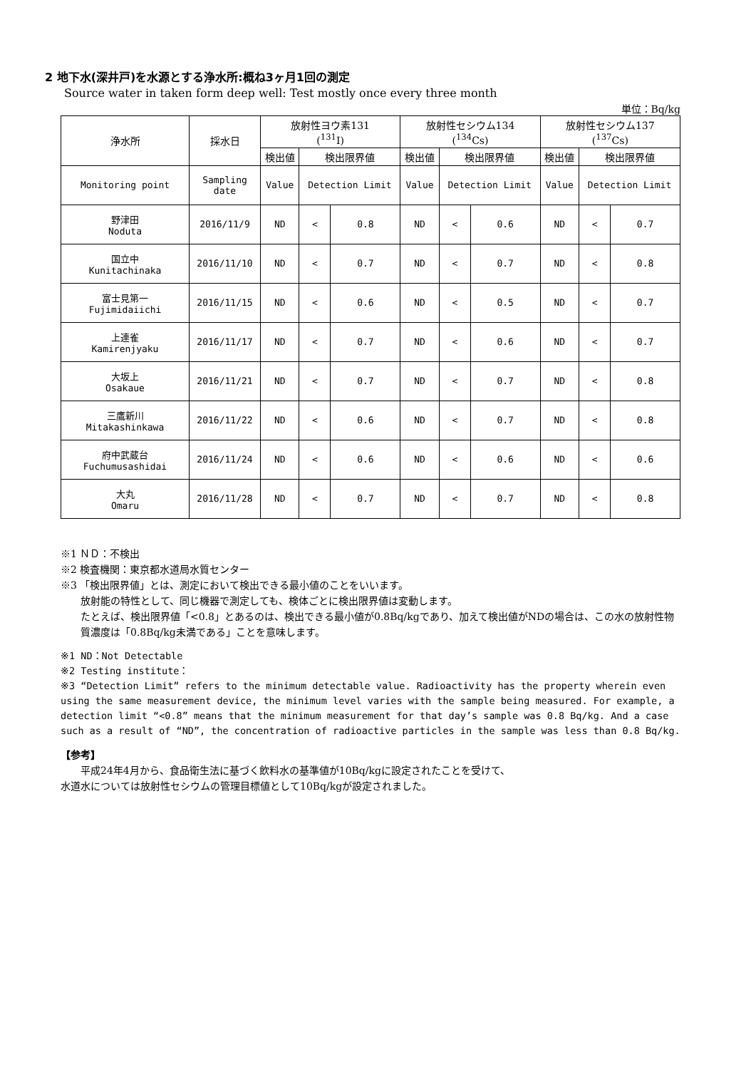2 地下水(深井戸)を水源とする浄水所:概ね3ヶ月1回の測定
Source water in taken form deep well: Test mostly once every three month
単位：Bq/kg
| 浄水所 | 採水日 | 放射性ヨウ素131 (<sup>131</sup>I) | | | 放射性セシウム134 (<sup>134</sup>Cs) | | | 放射性セシウム137 (<sup>137</sup>Cs) | | |
| --- | --- | --- | --- | --- | --- | --- | --- | --- | --- | --- |
| | | 検出値 | 検出限界値 | | 検出値 | 検出限界値 | | 検出値 | 検出限界値 | |
| Monitoring point | Sampling date | Value | Detection Limit | | Value | Detection Limit | | Value | Detection Limit | |
| 野津田 Noduta | 2016/11/9 | ND | < | 0.8 | ND | < | 0.6 | ND | < | 0.7 |
| 国立中 Kunitachinaka | 2016/11/10 | ND | < | 0.7 | ND | < | 0.7 | ND | < | 0.8 |
| 富士見第一 Fujimidaiichi | 2016/11/15 | ND | < | 0.6 | ND | < | 0.5 | ND | < | 0.7 |
| 上連雀 Kamirenjyaku | 2016/11/17 | ND | < | 0.7 | ND | < | 0.6 | ND | < | 0.7 |
| 大坂上 Osakaue | 2016/11/21 | ND | < | 0.7 | ND | < | 0.7 | ND | < | 0.8 |
| 三鷹新川 Mitakashinkawa | 2016/11/22 | ND | < | 0.6 | ND | < | 0.7 | ND | < | 0.8 |
| 府中武蔵台 Fuchumusashidai | 2016/11/24 | ND | < | 0.6 | ND | < | 0.6 | ND | < | 0.6 |
| 大丸 Omaru | 2016/11/28 | ND | < | 0.7 | ND | < | 0.7 | ND | < | 0.8 |
※1 ＮＤ：不検出
※2 検査機関：東京都水道局水質センター
※3 「検出限界値」とは、測定において検出できる最小値のことをいいます。
放射能の特性として、同じ機器で測定しても、検体ごとに検出限界値は変動します。
たとえば、検出限界値「<0.8」とあるのは、検出できる最小値が0.8Bq/kgであり、加えて検出値がNDの場合は、この水の放射性物質濃度は「0.8Bq/kg未満である」ことを意味します。
※1 ND：Not Detectable
※2 Testing institute：
※3 “Detection Limit” refers to the minimum detectable value. Radioactivity has the property wherein even using the same measurement device, the minimum level varies with the sample being measured. For example, a detection limit “<0.8” means that the minimum measurement for that day’s sample was 0.8 Bq/kg. And a case such as a result of “ND”, the concentration of radioactive particles in the sample was less than 0.8 Bq/kg.
【参考】
平成24年4月から、食品衛生法に基づく飲料水の基準値が10Bq/kgに設定されたことを受けて、
水道水については放射性セシウムの管理目標値として10Bq/kgが設定されました。